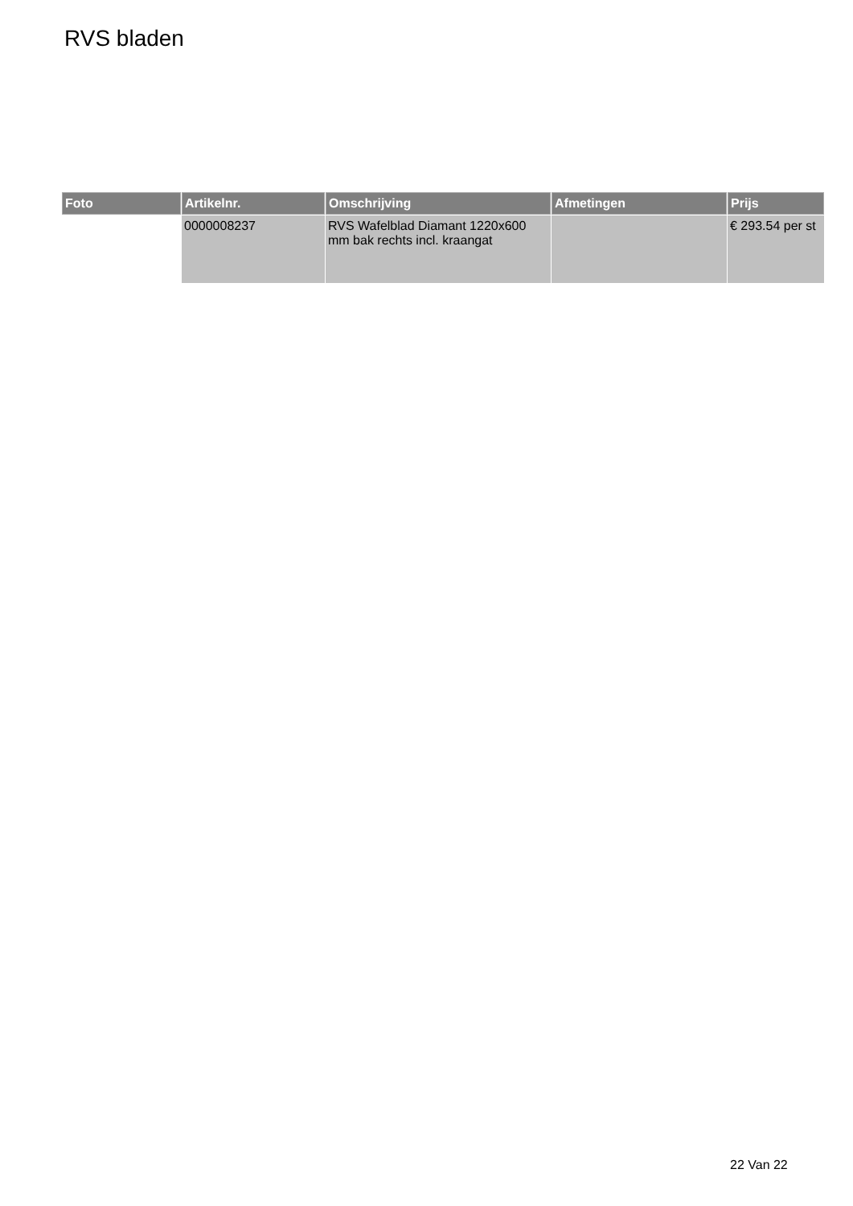RVS bladen
| Foto | Artikelnr. | Omschrijving | Afmetingen | Prijs |
| --- | --- | --- | --- | --- |
| | 0000008237 | RVS Wafelblad Diamant 1220x600 mm bak rechts incl. kraangat | | € 293.54 per st |
22 Van 22